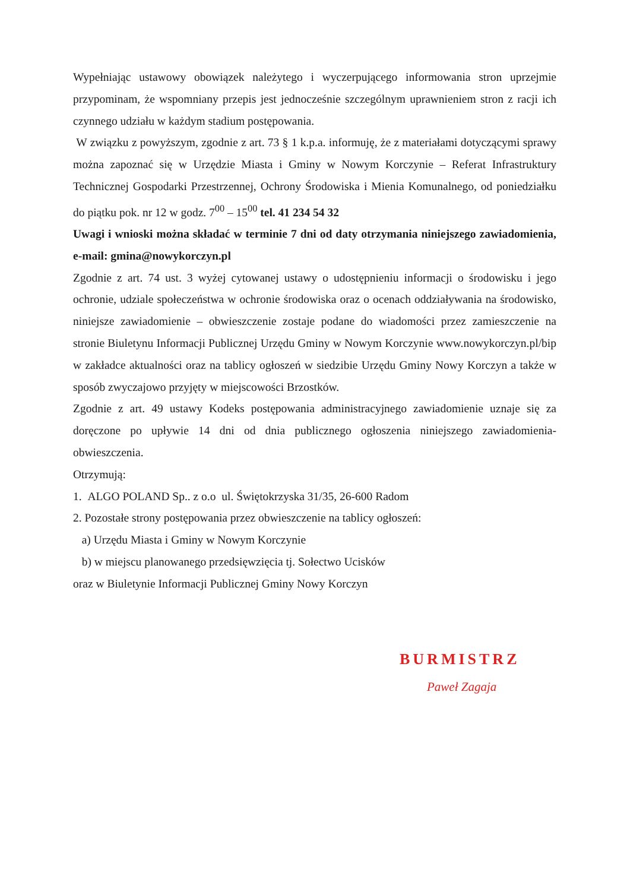Wypełniając ustawowy obowiązek należytego i wyczerpującego informowania stron uprzejmie przypominam, że wspomniany przepis jest jednocześnie szczególnym uprawnieniem stron z racji ich czynnego udziału w każdym stadium postępowania.
W związku z powyższym, zgodnie z art. 73 § 1 k.p.a. informuję, że z materiałami dotyczącymi sprawy można zapoznać się w Urzędzie Miasta i Gminy w Nowym Korczynie – Referat Infrastruktury Technicznej Gospodarki Przestrzennej, Ochrony Środowiska i Mienia Komunalnego, od poniedziałku do piątku pok. nr 12 w godz. 7<sup>00</sup> – 15<sup>00</sup> tel. 41 234 54 32
Uwagi i wnioski można składać w terminie 7 dni od daty otrzymania niniejszego zawiadomienia, e-mail: gmina@nowykorczyn.pl
Zgodnie z art. 74 ust. 3 wyżej cytowanej ustawy o udostępnieniu informacji o środowisku i jego ochronie, udziale społeczeństwa w ochronie środowiska oraz o ocenach oddziaływania na środowisko, niniejsze zawiadomienie – obwieszczenie zostaje podane do wiadomości przez zamieszczenie na stronie Biuletynu Informacji Publicznej Urzędu Gminy w Nowym Korczynie www.nowykorczyn.pl/bip w zakładce aktualności oraz na tablicy ogłoszeń w siedzibie Urzędu Gminy Nowy Korczyn a także w sposób zwyczajowo przyjęty w miejscowości Brzostków.
Zgodnie z art. 49 ustawy Kodeks postępowania administracyjnego zawiadomienie uznaje się za doręczone po upływie 14 dni od dnia publicznego ogłoszenia niniejszego zawiadomienia-obwieszczenia.
Otrzymują:
1. ALGO POLAND Sp.. z o.o ul. Świętokrzyska 31/35, 26-600 Radom
2. Pozostałe strony postępowania przez obwieszczenie na tablicy ogłoszeń:
a) Urzędu Miasta i Gminy w Nowym Korczynie
b) w miejscu planowanego przedsięwzięcia tj. Sołectwo Ucisków
oraz w Biuletynie Informacji Publicznej Gminy Nowy Korczyn
BURMISTRZ
Paweł Zagaja